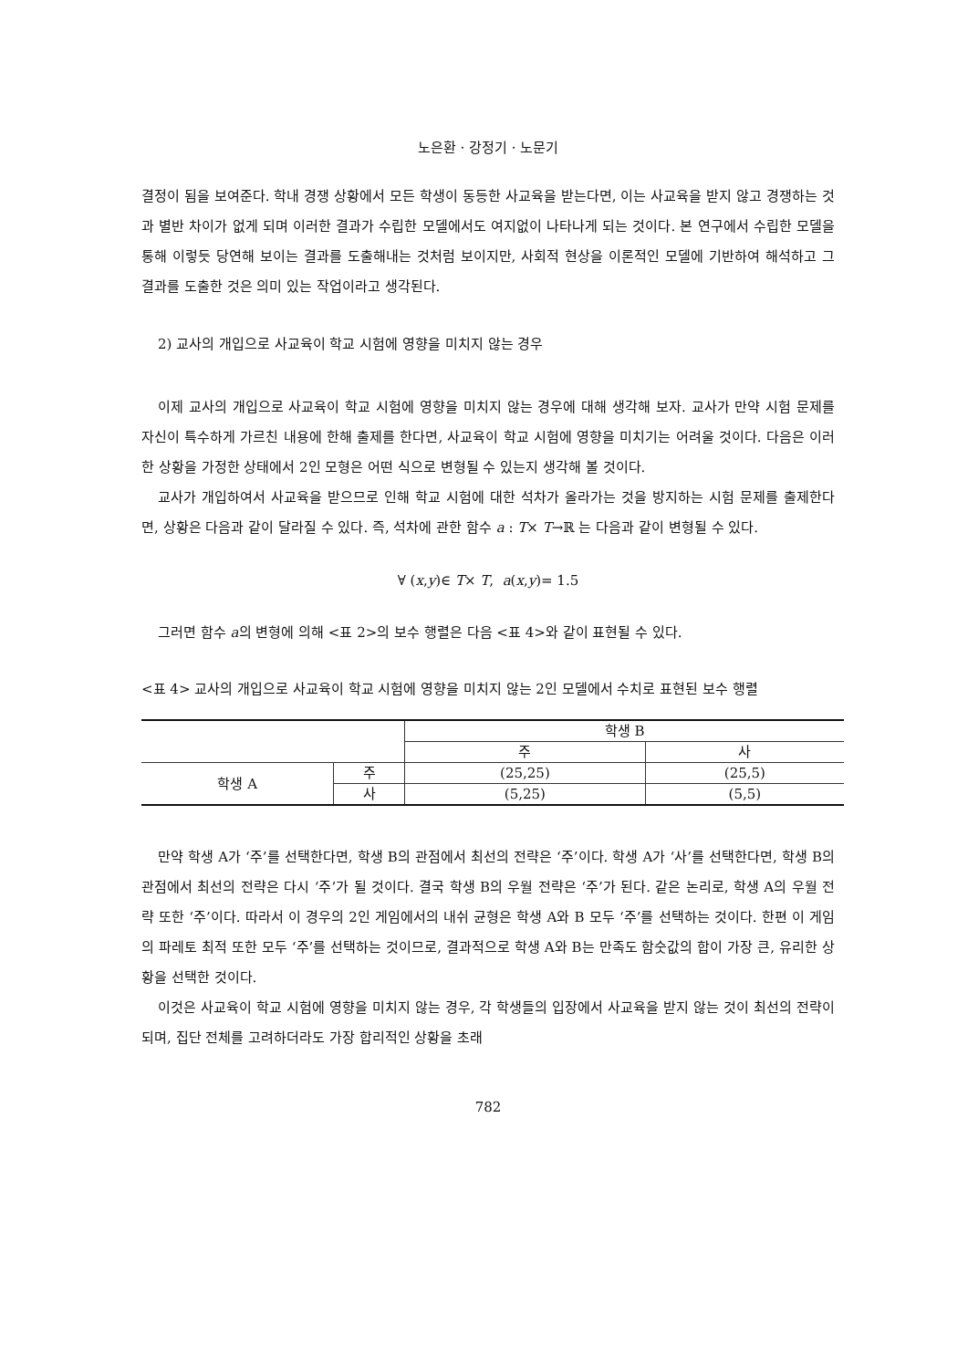노은환 · 강정기 · 노문기
결정이 됨을 보여준다. 학내 경쟁 상황에서 모든 학생이 동등한 사교육을 받는다면, 이는 사교육을 받지 않고 경쟁하는 것과 별반 차이가 없게 되며 이러한 결과가 수립한 모델에서도 여지없이 나타나게 되는 것이다. 본 연구에서 수립한 모델을 통해 이렇듯 당연해 보이는 결과를 도출해내는 것처럼 보이지만, 사회적 현상을 이론적인 모델에 기반하여 해석하고 그 결과를 도출한 것은 의미 있는 작업이라고 생각된다.
2) 교사의 개입으로 사교육이 학교 시험에 영향을 미치지 않는 경우
이제 교사의 개입으로 사교육이 학교 시험에 영향을 미치지 않는 경우에 대해 생각해 보자. 교사가 만약 시험 문제를 자신이 특수하게 가르친 내용에 한해 출제를 한다면, 사교육이 학교 시험에 영향을 미치기는 어려울 것이다. 다음은 이러한 상황을 가정한 상태에서 2인 모형은 어떤 식으로 변형될 수 있는지 생각해 볼 것이다.
교사가 개입하여서 사교육을 받으므로 인해 학교 시험에 대한 석차가 올라가는 것을 방지하는 시험 문제를 출제한다면, 상황은 다음과 같이 달라질 수 있다. 즉, 석차에 관한 함수 a : T× T→ℝ 는 다음과 같이 변형될 수 있다.
∀ (x,y)∈ T× T, a(x,y)= 1.5
그러면 함수 a의 변형에 의해 <표 2>의 보수 행렬은 다음 <표 4>와 같이 표현될 수 있다.
<표 4> 교사의 개입으로 사교육이 학교 시험에 영향을 미치지 않는 2인 모델에서 수치로 표현된 보수 행렬
| | | 학생 B | |
| --- | --- | --- | --- |
| | | 주 | 사 |
| 학생 A | 주 | (25,25) | (25,5) |
| | 사 | (5,25) | (5,5) |
만약 학생 A가 ‘주’를 선택한다면, 학생 B의 관점에서 최선의 전략은 ‘주’이다. 학생 A가 ‘사’를 선택한다면, 학생 B의 관점에서 최선의 전략은 다시 ‘주’가 될 것이다. 결국 학생 B의 우월 전략은 ‘주’가 된다. 같은 논리로, 학생 A의 우월 전략 또한 ‘주’이다. 따라서 이 경우의 2인 게임에서의 내쉬 균형은 학생 A와 B 모두 ‘주’를 선택하는 것이다. 한편 이 게임의 파레토 최적 또한 모두 ‘주’를 선택하는 것이므로, 결과적으로 학생 A와 B는 만족도 함숫값의 합이 가장 큰, 유리한 상황을 선택한 것이다.
이것은 사교육이 학교 시험에 영향을 미치지 않는 경우, 각 학생들의 입장에서 사교육을 받지 않는 것이 최선의 전략이 되며, 집단 전체를 고려하더라도 가장 합리적인 상황을 초래
782